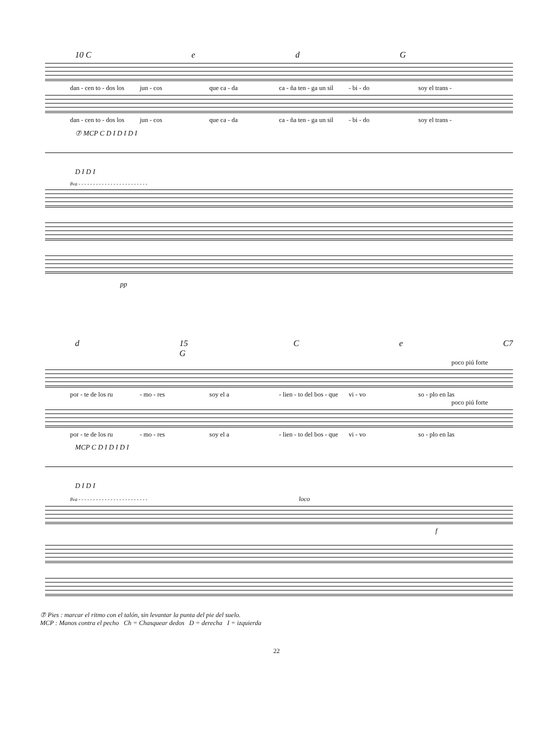10 C e d G
dan - cen to - dos los jun - cos que ca - da ca - ña ten - ga un sil - bi - do soy el trans -
dan - cen to - dos los jun - cos que ca - da ca - ña ten - ga un sil - bi - do soy el trans -
⑦ MCP C D I D I D I
D I D I
8va - - - - - - - - - - - - - - - - - - - - - - - -
pp
d 15 G C e C7
poco piú forte
por - te de los ru - mo - res soy el a - lien - to del bos - que vi - vo so - plo en las
poco piú forte
por - te de los ru - mo - res soy el a - lien - to del bos - que vi - vo so - plo en las
MCP C D I D I D I
D I D I
8va - - - - - - - - - - - - - - - - - - - - - - - - loco
f
⑦ Pies : marcar el ritmo con el talón, sin levantar la punta del pie del suelo.
MCP : Manos contra el pecho Ch = Chasquear dedos D = derecha I = izquierda
22